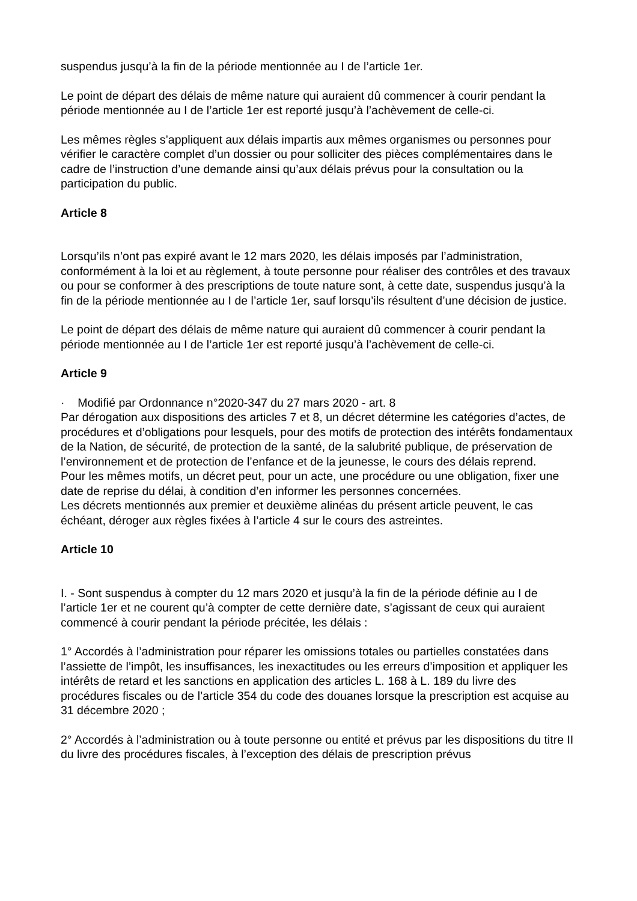suspendus jusqu’à la fin de la période mentionnée au I de l’article 1er.
Le point de départ des délais de même nature qui auraient dû commencer à courir pendant la période mentionnée au I de l’article 1er est reporté jusqu’à l’achèvement de celle-ci.
Les mêmes règles s’appliquent aux délais impartis aux mêmes organismes ou personnes pour vérifier le caractère complet d’un dossier ou pour solliciter des pièces complémentaires dans le cadre de l’instruction d’une demande ainsi qu’aux délais prévus pour la consultation ou la participation du public.
Article 8
Lorsqu’ils n’ont pas expiré avant le 12 mars 2020, les délais imposés par l’administration, conformément à la loi et au règlement, à toute personne pour réaliser des contrôles et des travaux ou pour se conformer à des prescriptions de toute nature sont, à cette date, suspendus jusqu’à la fin de la période mentionnée au I de l’article 1er, sauf lorsqu’ils résultent d’une décision de justice.
Le point de départ des délais de même nature qui auraient dû commencer à courir pendant la période mentionnée au I de l’article 1er est reporté jusqu’à l’achèvement de celle-ci.
Article 9
· Modifié par Ordonnance n°2020-347 du 27 mars 2020 - art. 8
Par dérogation aux dispositions des articles 7 et 8, un décret détermine les catégories d’actes, de procédures et d’obligations pour lesquels, pour des motifs de protection des intérêts fondamentaux de la Nation, de sécurité, de protection de la santé, de la salubrité publique, de préservation de l’environnement et de protection de l’enfance et de la jeunesse, le cours des délais reprend.
Pour les mêmes motifs, un décret peut, pour un acte, une procédure ou une obligation, fixer une date de reprise du délai, à condition d’en informer les personnes concernées.
Les décrets mentionnés aux premier et deuxième alinéas du présent article peuvent, le cas échéant, déroger aux règles fixées à l’article 4 sur le cours des astreintes.
Article 10
I. - Sont suspendus à compter du 12 mars 2020 et jusqu’à la fin de la période définie au I de l’article 1er et ne courent qu’à compter de cette dernière date, s’agissant de ceux qui auraient commencé à courir pendant la période précitée, les délais :
1° Accordés à l’administration pour réparer les omissions totales ou partielles constatées dans l’assiette de l’impôt, les insuffisances, les inexactitudes ou les erreurs d’imposition et appliquer les intérêts de retard et les sanctions en application des articles L. 168 à L. 189 du livre des procédures fiscales ou de l’article 354 du code des douanes lorsque la prescription est acquise au 31 décembre 2020 ;
2° Accordés à l’administration ou à toute personne ou entité et prévus par les dispositions du titre II du livre des procédures fiscales, à l’exception des délais de prescription prévus